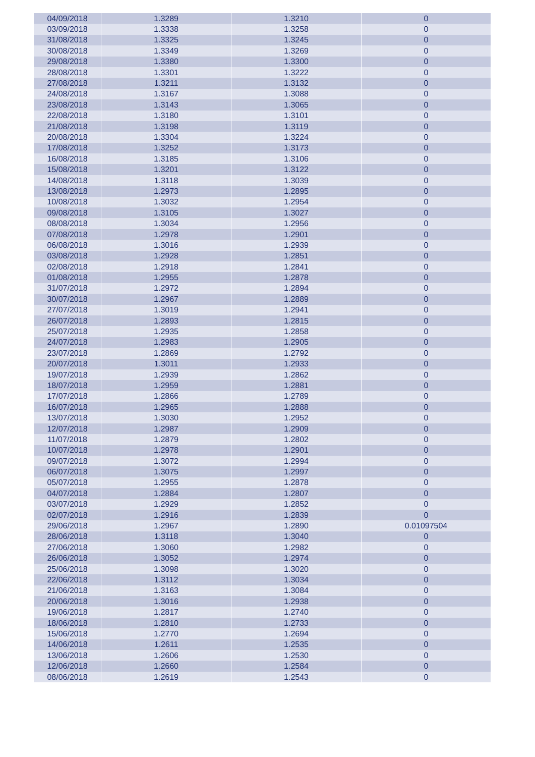| 04/09/2018 | 1.3289 | 1.3210 | 0 |
| 03/09/2018 | 1.3338 | 1.3258 | 0 |
| 31/08/2018 | 1.3325 | 1.3245 | 0 |
| 30/08/2018 | 1.3349 | 1.3269 | 0 |
| 29/08/2018 | 1.3380 | 1.3300 | 0 |
| 28/08/2018 | 1.3301 | 1.3222 | 0 |
| 27/08/2018 | 1.3211 | 1.3132 | 0 |
| 24/08/2018 | 1.3167 | 1.3088 | 0 |
| 23/08/2018 | 1.3143 | 1.3065 | 0 |
| 22/08/2018 | 1.3180 | 1.3101 | 0 |
| 21/08/2018 | 1.3198 | 1.3119 | 0 |
| 20/08/2018 | 1.3304 | 1.3224 | 0 |
| 17/08/2018 | 1.3252 | 1.3173 | 0 |
| 16/08/2018 | 1.3185 | 1.3106 | 0 |
| 15/08/2018 | 1.3201 | 1.3122 | 0 |
| 14/08/2018 | 1.3118 | 1.3039 | 0 |
| 13/08/2018 | 1.2973 | 1.2895 | 0 |
| 10/08/2018 | 1.3032 | 1.2954 | 0 |
| 09/08/2018 | 1.3105 | 1.3027 | 0 |
| 08/08/2018 | 1.3034 | 1.2956 | 0 |
| 07/08/2018 | 1.2978 | 1.2901 | 0 |
| 06/08/2018 | 1.3016 | 1.2939 | 0 |
| 03/08/2018 | 1.2928 | 1.2851 | 0 |
| 02/08/2018 | 1.2918 | 1.2841 | 0 |
| 01/08/2018 | 1.2955 | 1.2878 | 0 |
| 31/07/2018 | 1.2972 | 1.2894 | 0 |
| 30/07/2018 | 1.2967 | 1.2889 | 0 |
| 27/07/2018 | 1.3019 | 1.2941 | 0 |
| 26/07/2018 | 1.2893 | 1.2815 | 0 |
| 25/07/2018 | 1.2935 | 1.2858 | 0 |
| 24/07/2018 | 1.2983 | 1.2905 | 0 |
| 23/07/2018 | 1.2869 | 1.2792 | 0 |
| 20/07/2018 | 1.3011 | 1.2933 | 0 |
| 19/07/2018 | 1.2939 | 1.2862 | 0 |
| 18/07/2018 | 1.2959 | 1.2881 | 0 |
| 17/07/2018 | 1.2866 | 1.2789 | 0 |
| 16/07/2018 | 1.2965 | 1.2888 | 0 |
| 13/07/2018 | 1.3030 | 1.2952 | 0 |
| 12/07/2018 | 1.2987 | 1.2909 | 0 |
| 11/07/2018 | 1.2879 | 1.2802 | 0 |
| 10/07/2018 | 1.2978 | 1.2901 | 0 |
| 09/07/2018 | 1.3072 | 1.2994 | 0 |
| 06/07/2018 | 1.3075 | 1.2997 | 0 |
| 05/07/2018 | 1.2955 | 1.2878 | 0 |
| 04/07/2018 | 1.2884 | 1.2807 | 0 |
| 03/07/2018 | 1.2929 | 1.2852 | 0 |
| 02/07/2018 | 1.2916 | 1.2839 | 0 |
| 29/06/2018 | 1.2967 | 1.2890 | 0.01097504 |
| 28/06/2018 | 1.3118 | 1.3040 | 0 |
| 27/06/2018 | 1.3060 | 1.2982 | 0 |
| 26/06/2018 | 1.3052 | 1.2974 | 0 |
| 25/06/2018 | 1.3098 | 1.3020 | 0 |
| 22/06/2018 | 1.3112 | 1.3034 | 0 |
| 21/06/2018 | 1.3163 | 1.3084 | 0 |
| 20/06/2018 | 1.3016 | 1.2938 | 0 |
| 19/06/2018 | 1.2817 | 1.2740 | 0 |
| 18/06/2018 | 1.2810 | 1.2733 | 0 |
| 15/06/2018 | 1.2770 | 1.2694 | 0 |
| 14/06/2018 | 1.2611 | 1.2535 | 0 |
| 13/06/2018 | 1.2606 | 1.2530 | 0 |
| 12/06/2018 | 1.2660 | 1.2584 | 0 |
| 08/06/2018 | 1.2619 | 1.2543 | 0 |